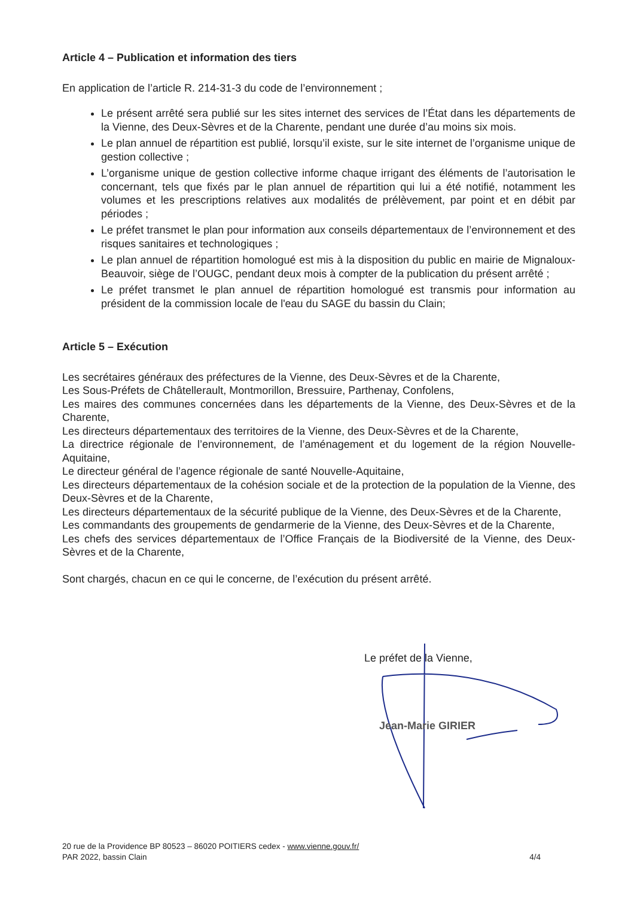Article 4 – Publication et information des tiers
En application de l’article R. 214-31-3 du code de l’environnement ;
Le présent arrêté sera publié sur les sites internet des services de l’État dans les départements de la Vienne, des Deux-Sèvres et de la Charente, pendant une durée d’au moins six mois.
Le plan annuel de répartition est publié, lorsqu’il existe, sur le site internet de l’organisme unique de gestion collective ;
L’organisme unique de gestion collective informe chaque irrigant des éléments de l’autorisation le concernant, tels que fixés par le plan annuel de répartition qui lui a été notifié, notamment les volumes et les prescriptions relatives aux modalités de prélèvement, par point et en débit par périodes ;
Le préfet transmet le plan pour information aux conseils départementaux de l’environnement et des risques sanitaires et technologiques ;
Le plan annuel de répartition homologué est mis à la disposition du public en mairie de Mignaloux-Beauvoir, siège de l’OUGC, pendant deux mois à compter de la publication du présent arrêté ;
Le préfet transmet le plan annuel de répartition homologué est transmis pour information au président de la commission locale de l'eau du SAGE du bassin du Clain;
Article 5 – Exécution
Les secrétaires généraux des préfectures de la Vienne, des Deux-Sèvres et de la Charente,
Les Sous-Préfets de Châtellerault, Montmorillon, Bressuire, Parthenay, Confolens,
Les maires des communes concernées dans les départements de la Vienne, des Deux-Sèvres et de la Charente,
Les directeurs départementaux des territoires de la Vienne, des Deux-Sèvres et de la Charente,
La directrice régionale de l’environnement, de l’aménagement et du logement de la région Nouvelle- Aquitaine,
Le directeur général de l’agence régionale de santé Nouvelle-Aquitaine,
Les directeurs départementaux de la cohésion sociale et de la protection de la population de la Vienne, des Deux-Sèvres et de la Charente,
Les directeurs départementaux de la sécurité publique de la Vienne, des Deux-Sèvres et de la Charente,
Les commandants des groupements de gendarmerie de la Vienne, des Deux-Sèvres et de la Charente,
Les chefs des services départementaux de l’Office Français de la Biodiversité de la Vienne, des Deux-Sèvres et de la Charente,
Sont chargés, chacun en ce qui le concerne, de l’exécution du présent arrêté.
Le préfet de la Vienne,
Jean-Marie GIRIER
20 rue de la Providence BP 80523 – 86020 POITIERS cedex - www.vienne.gouv.fr/
PAR 2022, bassin Clain 4/4